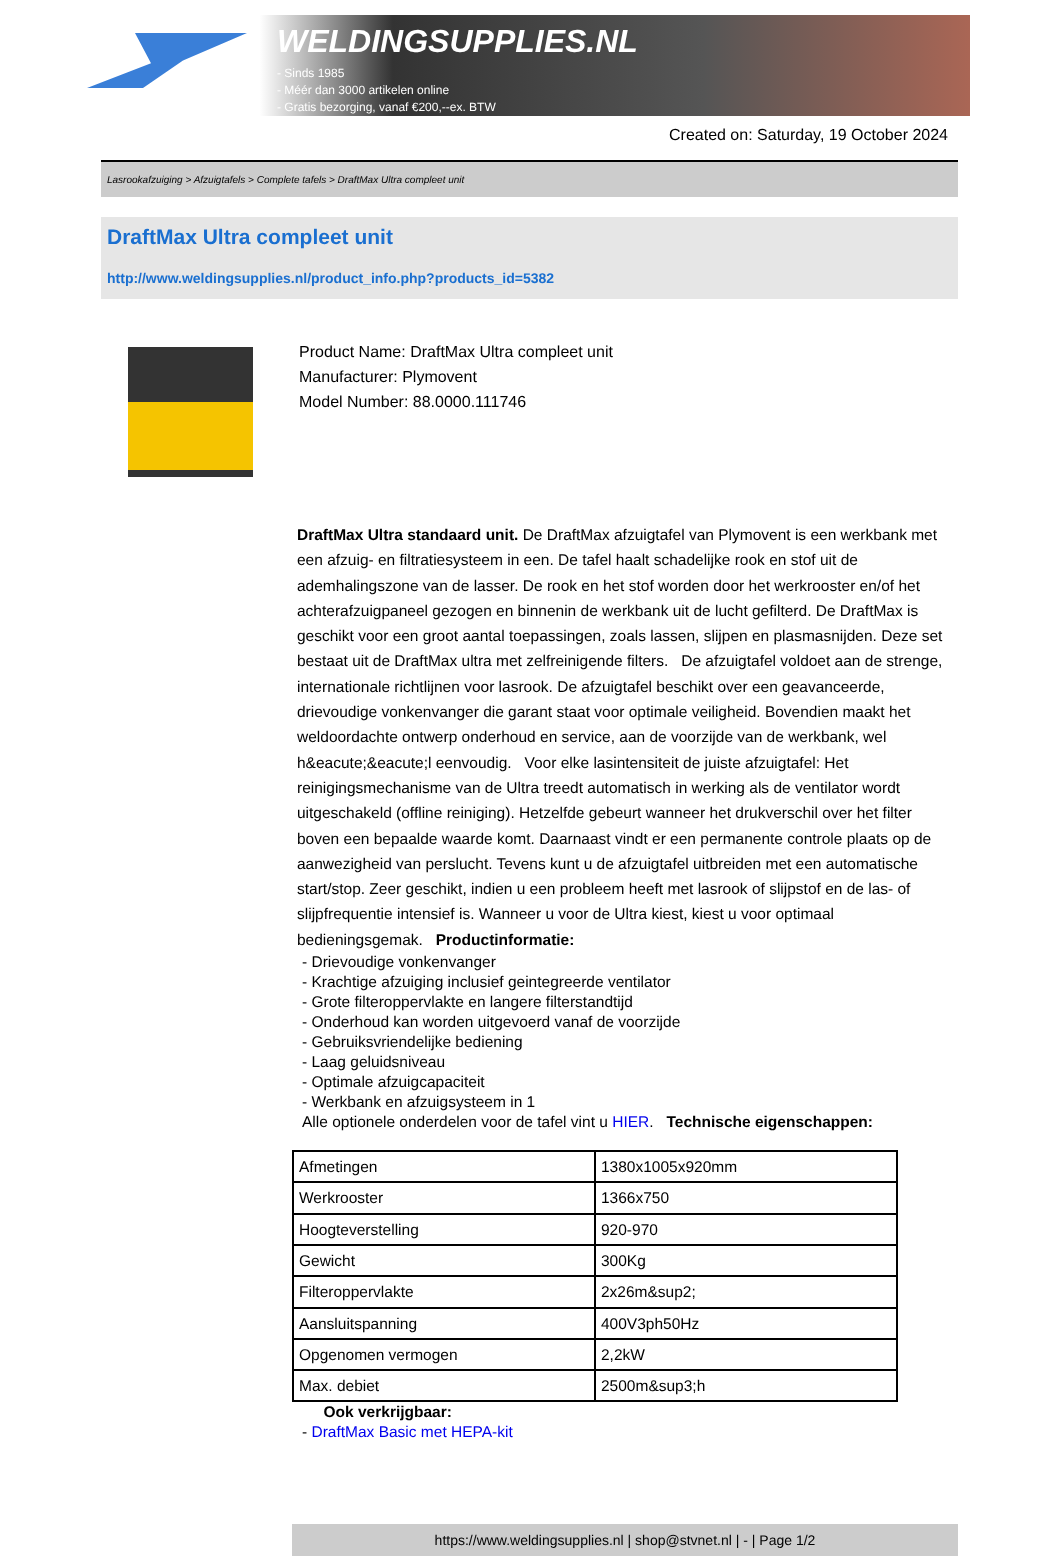WELDINGSUPPLIES.NL
- Sinds 1985
- Méér dan 3000 artikelen online
- Gratis bezorging, vanaf €200,--ex. BTW
Created on: Saturday, 19 October 2024
Lasrookafzuiging > Afzuigtafels > Complete tafels > DraftMax Ultra compleet unit
DraftMax Ultra compleet unit
http://www.weldingsupplies.nl/product_info.php?products_id=5382
Product Name: DraftMax Ultra compleet unit
Manufacturer: Plymovent
Model Number: 88.0000.111746
DraftMax Ultra standaard unit. De DraftMax afzuigtafel van Plymovent is een werkbank met een afzuig- en filtratiesysteem in een. De tafel haalt schadelijke rook en stof uit de ademhalingszone van de lasser. De rook en het stof worden door het werkrooster en/of het achterafzuigpaneel gezogen en binnenin de werkbank uit de lucht gefilterd. De DraftMax is geschikt voor een groot aantal toepassingen, zoals lassen, slijpen en plasmasnijden. Deze set bestaat uit de DraftMax ultra met zelfreinigende filters. De afzuigtafel voldoet aan de strenge, internationale richtlijnen voor lasrook. De afzuigtafel beschikt over een geavanceerde, drievoudige vonkenvanger die garant staat voor optimale veiligheid. Bovendien maakt het weldoordachte ontwerp onderhoud en service, aan de voorzijde van de werkbank, wel h&eacute;&eacute;l eenvoudig. Voor elke lasintensiteit de juiste afzuigtafel: Het reinigingsmechanisme van de Ultra treedt automatisch in werking als de ventilator wordt uitgeschakeld (offline reiniging). Hetzelfde gebeurt wanneer het drukverschil over het filter boven een bepaalde waarde komt. Daarnaast vindt er een permanente controle plaats op de aanwezigheid van perslucht. Tevens kunt u de afzuigtafel uitbreiden met een automatische start/stop. Zeer geschikt, indien u een probleem heeft met lasrook of slijpstof en de las- of slijpfrequentie intensief is. Wanneer u voor de Ultra kiest, kiest u voor optimaal bedieningsgemak. Productinformatie:
- Drievoudige vonkenvanger
- Krachtige afzuiging inclusief geintegreerde ventilator
- Grote filteroppervlakte en langere filterstandtijd
- Onderhoud kan worden uitgevoerd vanaf de voorzijde
- Gebruiksvriendelijke bediening
- Laag geluidsniveau
- Optimale afzuigcapaciteit
- Werkbank en afzuigsysteem in 1
Alle optionele onderdelen voor de tafel vint u HIER. Technische eigenschappen:
| Afmetingen | 1380x1005x920mm |
| Werkrooster | 1366x750 |
| Hoogteverstelling | 920-970 |
| Gewicht | 300Kg |
| Filteroppervlakte | 2x26m&sup2; |
| Aansluitspanning | 400V3ph50Hz |
| Opgenomen vermogen | 2,2kW |
| Max. debiet | 2500m&sup3;h |
Ook verkrijgbaar:
- DraftMax Basic met HEPA-kit
https://www.weldingsupplies.nl | shop@stvnet.nl | - | Page 1/2